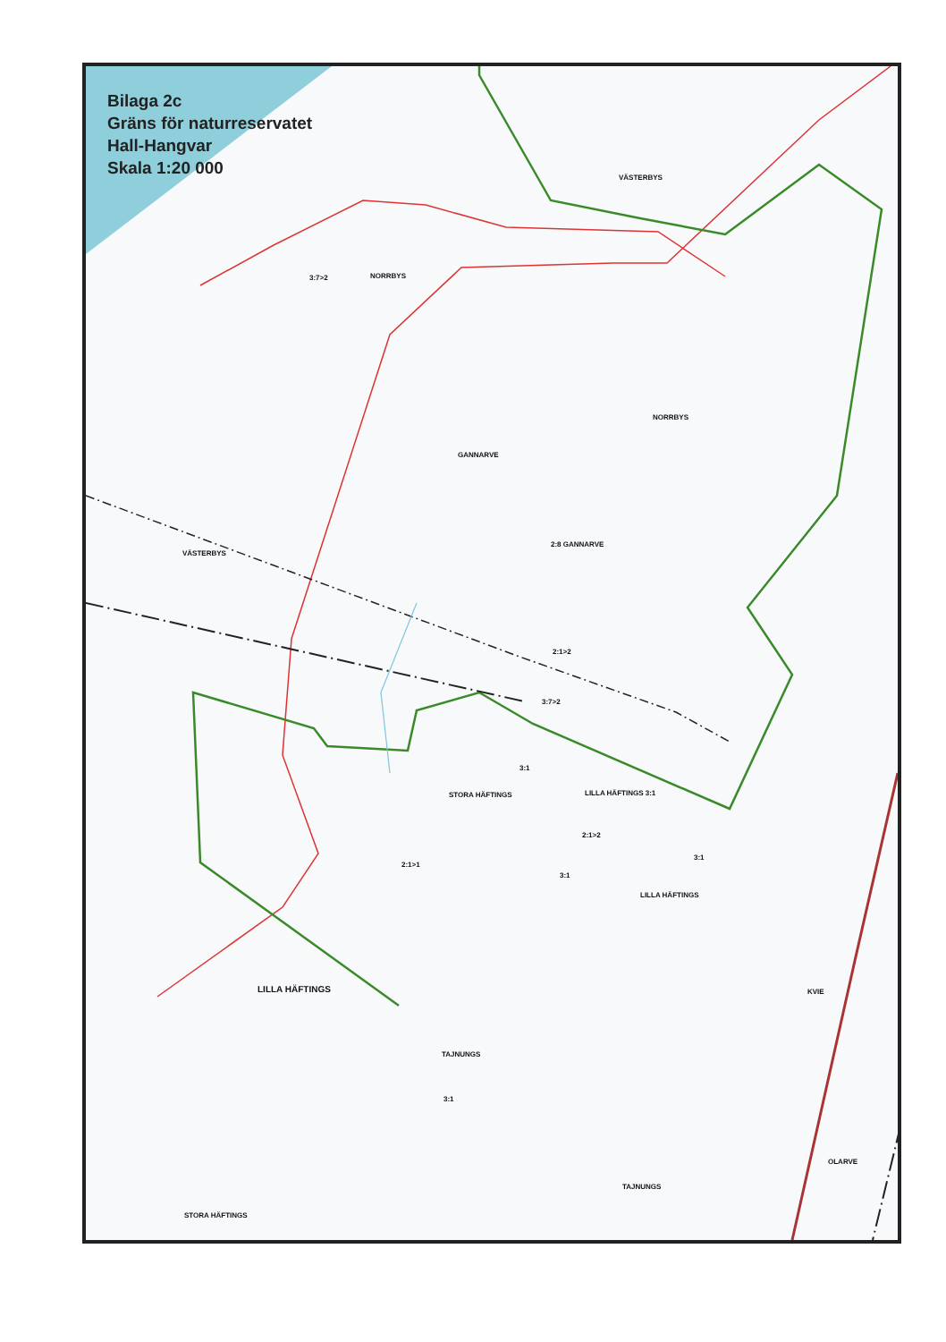Bilaga 2c
Gräns för naturreservatet
Hall-Hangvar
Skala 1:20 000
VÄSTERBYS
3:7>2 NORRBYS
NORRBYS
GANNARVE
VÄSTERBYS
2:8 GANNARVE
2:1>2
3:7>2
3:1
STORA HÄFTINGS LILLA HÄFTINGS 3:1
2:1>2
2:1>1
3:1
3:1
LILLA HÄFTINGS
LILLA HÄFTINGS KVIE
TAJNUNGS
3:1
OLARVE
TAJNUNGS
STORA HÄFTINGS